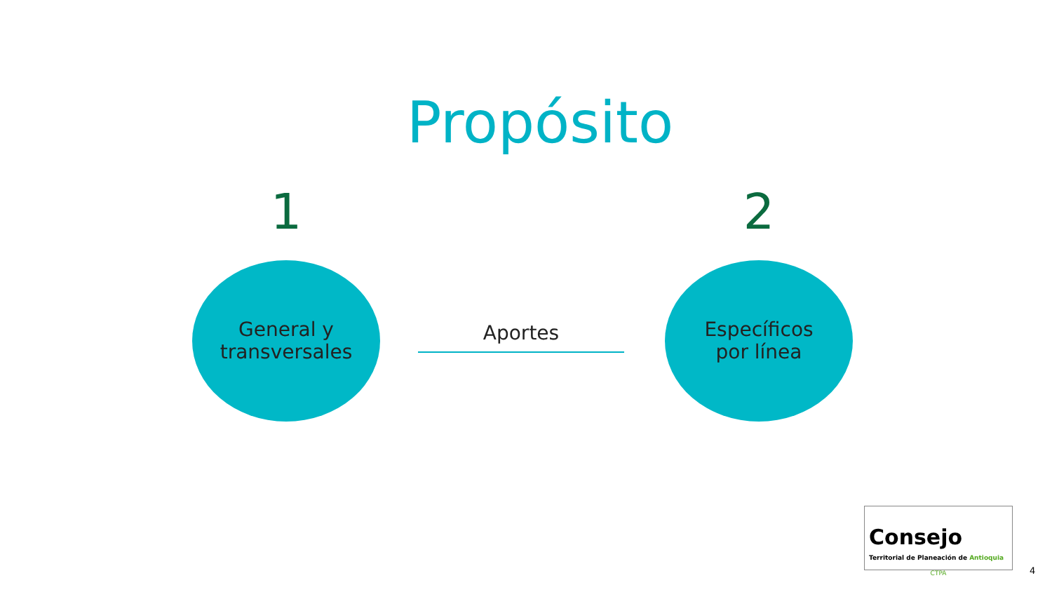Propósito
1
General y
transversales
Aportes
2
Específicos
por línea
Consejo
Territorial de Planeación de Antioquia
CTPA
4